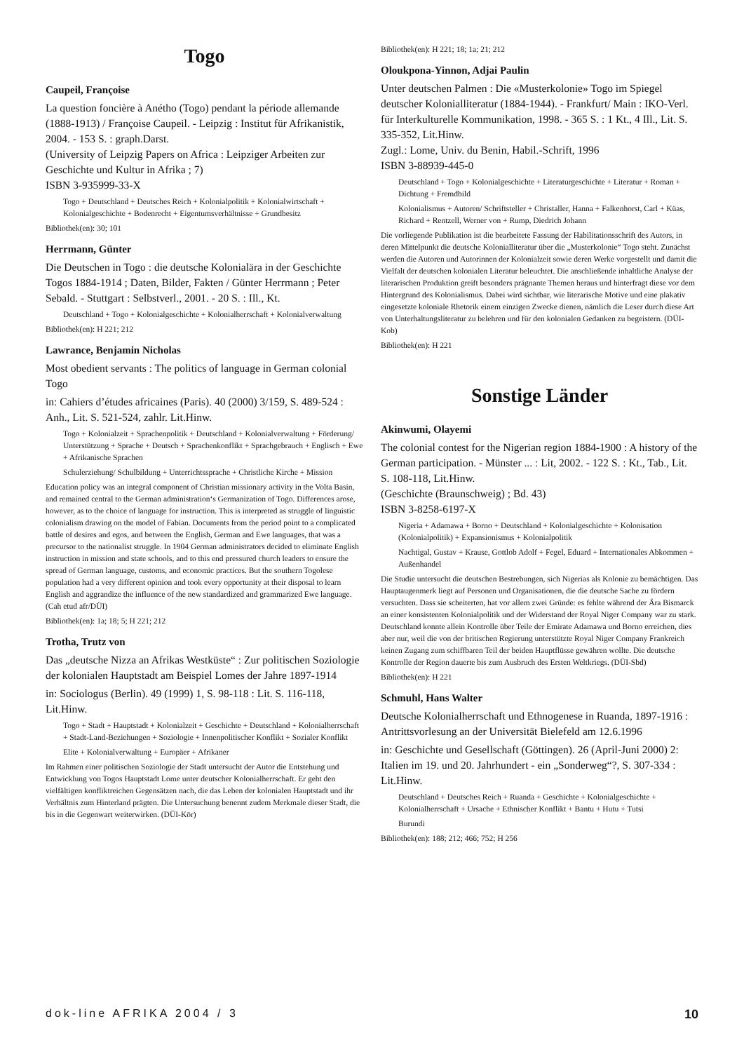Togo
Caupeil, Françoise
La question foncière à Anétho (Togo) pendant la période allemande (1888-1913) / Françoise Caupeil. - Leipzig : Institut für Afrikanistik, 2004. - 153 S. : graph.Darst.
(University of Leipzig Papers on Africa : Leipziger Arbeiten zur Geschichte und Kultur in Afrika ; 7)
ISBN 3-935999-33-X
Togo + Deutschland + Deutsches Reich + Kolonialpolitik + Kolonialwirtschaft + Kolonialgeschichte + Bodenrecht + Eigentumsverhältnisse + Grundbesitz
Bibliothek(en): 30; 101
Herrmann, Günter
Die Deutschen in Togo : die deutsche Kolonialära in der Geschichte Togos 1884-1914 ; Daten, Bilder, Fakten / Günter Herrmann ; Peter Sebald. - Stuttgart : Selbstverl., 2001. - 20 S. : Ill., Kt.
Deutschland + Togo + Kolonialgeschichte + Kolonialherrschaft + Kolonialverwaltung
Bibliothek(en): H 221; 212
Lawrance, Benjamin Nicholas
Most obedient servants : The politics of language in German colonial Togo
in: Cahiers d’études africaines (Paris). 40 (2000) 3/159, S. 489-524 : Anh., Lit. S. 521-524, zahlr. Lit.Hinw.
Togo + Kolonialzeit + Sprachenpolitik + Deutschland + Kolonialverwaltung + Förderung/ Unterstützung + Sprache + Deutsch + Sprachenkonflikt + Sprachgebrauch + Englisch + Ewe + Afrikanische Sprachen
Schulerziehung/ Schulbildung + Unterrichtssprache + Christliche Kirche + Mission
Education policy was an integral component of Christian missionary activity in the Volta Basin, and remained central to the German administration‘s Germanization of Togo. Differences arose, however, as to the choice of language for instruction. This is interpreted as struggle of linguistic colonialism drawing on the model of Fabian. Documents from the period point to a complicated battle of desires and egos, and between the English, German and Ewe languages, that was a precursor to the nationalist struggle. In 1904 German administrators decided to eliminate English instruction in mission and state schools, and to this end pressured church leaders to ensure the spread of German language, customs, and economic practices. But the southern Togolese population had a very different opinion and took every opportunity at their disposal to learn English and aggrandize the influence of the new standardized and grammarized Ewe language. (Cah etud afr/DÜI)
Bibliothek(en): 1a; 18; 5; H 221; 212
Trotha, Trutz von
Das „deutsche Nizza an Afrikas Westküste“ : Zur politischen Soziologie der kolonialen Hauptstadt am Beispiel Lomes der Jahre 1897-1914
in: Sociologus (Berlin). 49 (1999) 1, S. 98-118 : Lit. S. 116-118, Lit.Hinw.
Togo + Stadt + Hauptstadt + Kolonialzeit + Geschichte + Deutschland + Kolonialherrschaft + Stadt-Land-Beziehungen + Soziologie + Innenpolitischer Konflikt + Sozialer Konflikt
Elite + Kolonialverwaltung + Europäer + Afrikaner
Im Rahmen einer politischen Soziologie der Stadt untersucht der Autor die Entstehung und Entwicklung von Togos Hauptstadt Lome unter deutscher Kolonialherrschaft. Er geht den vielfältigen konfliktreichen Gegensätzen nach, die das Leben der kolonialen Hauptstadt und ihr Verhältnis zum Hinterland prägten. Die Untersuchung benennt zudem Merkmale dieser Stadt, die bis in die Gegenwart weiterwirken. (DÜI-Kör)
Bibliothek(en): H 221; 18; 1a; 21; 212
Oloukpona-Yinnon, Adjai Paulin
Unter deutschen Palmen : Die «Musterkolonie» Togo im Spiegel deutscher Kolonialliteratur (1884-1944). - Frankfurt/ Main : IKO-Verl. für Interkulturelle Kommunikation, 1998. - 365 S. : 1 Kt., 4 Ill., Lit. S. 335-352, Lit.Hinw.
Zugl.: Lome, Univ. du Benin, Habil.-Schrift, 1996
ISBN 3-88939-445-0
Deutschland + Togo + Kolonialgeschichte + Literaturgeschichte + Literatur + Roman + Dichtung + Fremdbild
Kolonialismus + Autoren/ Schriftsteller + Christaller, Hanna + Falkenhorst, Carl + Küas, Richard + Rentzell, Werner von + Rump, Diedrich Johann
Die vorliegende Publikation ist die bearbeitete Fassung der Habilitationsschrift des Autors, in deren Mittelpunkt die deutsche Kolonialliteratur über die „Musterkolonie“ Togo steht. Zunächst werden die Autoren und Autorinnen der Kolonialzeit sowie deren Werke vorgestellt und damit die Vielfalt der deutschen kolonialen Literatur beleuchtet. Die anschließende inhaltliche Analyse der literarischen Produktion greift besonders prägnante Themen heraus und hinterfragt diese vor dem Hintergrund des Kolonialismus. Dabei wird sichtbar, wie literarische Motive und eine plakativ eingesetzte koloniale Rhetorik einem einzigen Zwecke dienen, nämlich die Leser durch diese Art von Unterhaltungsliteratur zu belehren und für den kolonialen Gedanken zu begeistern. (DÜI-Kob)
Bibliothek(en): H 221
Sonstige Länder
Akinwumi, Olayemi
The colonial contest for the Nigerian region 1884-1900 : A history of the German participation. - Münster ... : Lit, 2002. - 122 S. : Kt., Tab., Lit. S. 108-118, Lit.Hinw.
(Geschichte (Braunschweig) ; Bd. 43)
ISBN 3-8258-6197-X
Nigeria + Adamawa + Borno + Deutschland + Kolonialgeschichte + Kolonisation (Kolonialpolitik) + Expansionismus + Kolonialpolitik
Nachtigal, Gustav + Krause, Gottlob Adolf + Fegel, Eduard + Internationales Abkommen + Außenhandel
Die Studie untersucht die deutschen Bestrebungen, sich Nigerias als Kolonie zu bemächtigen. Das Hauptaugenmerk liegt auf Personen und Organisationen, die die deutsche Sache zu fördern versuchten. Dass sie scheiterten, hat vor allem zwei Gründe: es fehlte während der Ära Bismarck an einer konsistenten Kolonialpolitik und der Widerstand der Royal Niger Company war zu stark. Deutschland konnte allein Kontrolle über Teile der Emirate Adamawa und Borno erreichen, dies aber nur, weil die von der britischen Regierung unterstützte Royal Niger Company Frankreich keinen Zugang zum schiffbaren Teil der beiden Hauptflüsse gewähren wollte. Die deutsche Kontrolle der Region dauerte bis zum Ausbruch des Ersten Weltkriegs. (DÜI-Sbd)
Bibliothek(en): H 221
Schmuhl, Hans Walter
Deutsche Kolonialherrschaft und Ethnogenese in Ruanda, 1897-1916 : Antrittsvorlesung an der Universität Bielefeld am 12.6.1996
in: Geschichte und Gesellschaft (Göttingen). 26 (April-Juni 2000) 2: Italien im 19. und 20. Jahrhundert - ein „Sonderweg“?, S. 307-334 : Lit.Hinw.
Deutschland + Deutsches Reich + Ruanda + Geschichte + Kolonialgeschichte + Kolonialherrschaft + Ursache + Ethnischer Konflikt + Bantu + Hutu + Tutsi
Burundi
Bibliothek(en): 188; 212; 466; 752; H 256
dok-line AFRIKA 2004 / 3 10